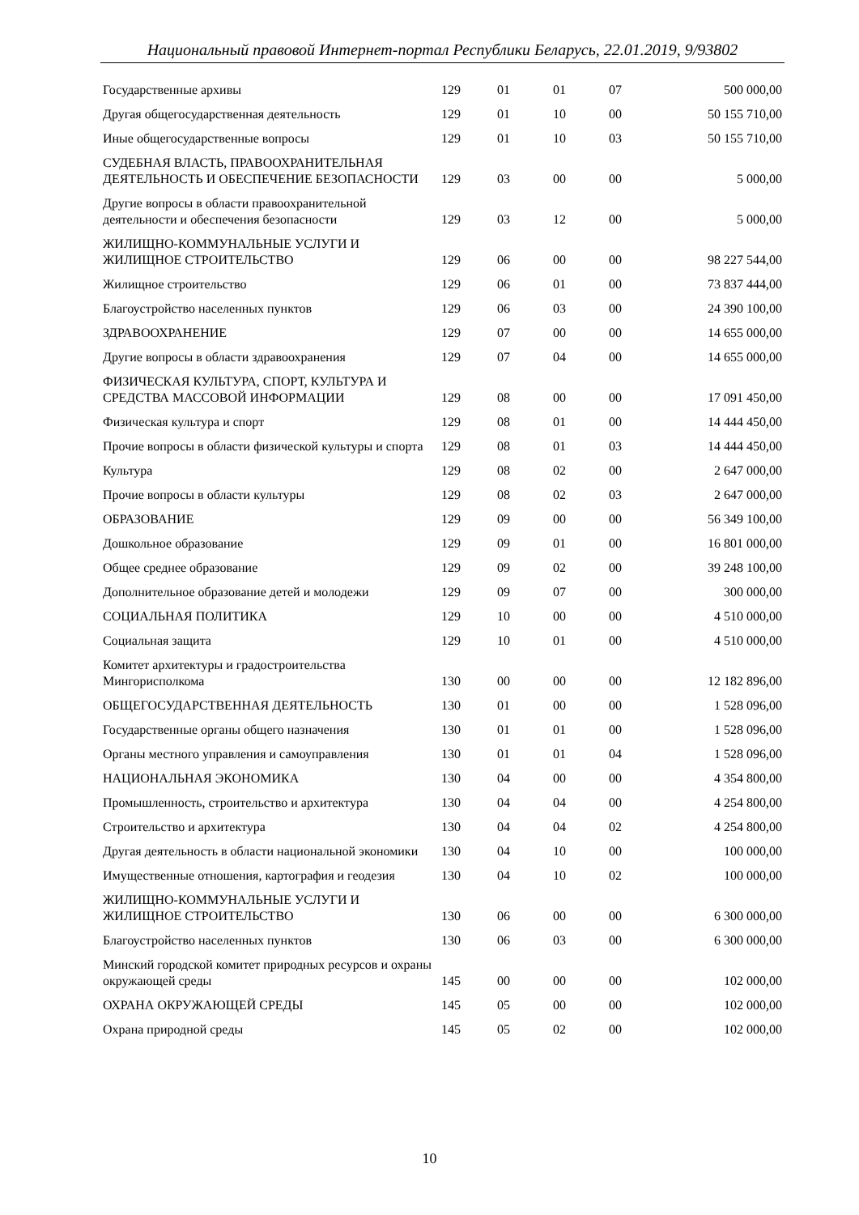Национальный правовой Интернет-портал Республики Беларусь, 22.01.2019, 9/93802
| Государственные архивы | 129 | 01 | 01 | 07 | 500 000,00 |
| Другая общегосударственная деятельность | 129 | 01 | 10 | 00 | 50 155 710,00 |
| Иные общегосударственные вопросы | 129 | 01 | 10 | 03 | 50 155 710,00 |
| СУДЕБНАЯ ВЛАСТЬ, ПРАВООХРАНИТЕЛЬНАЯ ДЕЯТЕЛЬНОСТЬ И ОБЕСПЕЧЕНИЕ БЕЗОПАСНОСТИ | 129 | 03 | 00 | 00 | 5 000,00 |
| Другие вопросы в области правоохранительной деятельности и обеспечения безопасности | 129 | 03 | 12 | 00 | 5 000,00 |
| ЖИЛИЩНО-КОММУНАЛЬНЫЕ УСЛУГИ И ЖИЛИЩНОЕ СТРОИТЕЛЬСТВО | 129 | 06 | 00 | 00 | 98 227 544,00 |
| Жилищное строительство | 129 | 06 | 01 | 00 | 73 837 444,00 |
| Благоустройство населенных пунктов | 129 | 06 | 03 | 00 | 24 390 100,00 |
| ЗДРАВООХРАНЕНИЕ | 129 | 07 | 00 | 00 | 14 655 000,00 |
| Другие вопросы в области здравоохранения | 129 | 07 | 04 | 00 | 14 655 000,00 |
| ФИЗИЧЕСКАЯ КУЛЬТУРА, СПОРТ, КУЛЬТУРА И СРЕДСТВА МАССОВОЙ ИНФОРМАЦИИ | 129 | 08 | 00 | 00 | 17 091 450,00 |
| Физическая культура и спорт | 129 | 08 | 01 | 00 | 14 444 450,00 |
| Прочие вопросы в области физической культуры и спорта | 129 | 08 | 01 | 03 | 14 444 450,00 |
| Культура | 129 | 08 | 02 | 00 | 2 647 000,00 |
| Прочие вопросы в области культуры | 129 | 08 | 02 | 03 | 2 647 000,00 |
| ОБРАЗОВАНИЕ | 129 | 09 | 00 | 00 | 56 349 100,00 |
| Дошкольное образование | 129 | 09 | 01 | 00 | 16 801 000,00 |
| Общее среднее образование | 129 | 09 | 02 | 00 | 39 248 100,00 |
| Дополнительное образование детей и молодежи | 129 | 09 | 07 | 00 | 300 000,00 |
| СОЦИАЛЬНАЯ ПОЛИТИКА | 129 | 10 | 00 | 00 | 4 510 000,00 |
| Социальная защита | 129 | 10 | 01 | 00 | 4 510 000,00 |
| Комитет архитектуры и градостроительства Мингорисполкома | 130 | 00 | 00 | 00 | 12 182 896,00 |
| ОБЩЕГОСУДАРСТВЕННАЯ ДЕЯТЕЛЬНОСТЬ | 130 | 01 | 00 | 00 | 1 528 096,00 |
| Государственные органы общего назначения | 130 | 01 | 01 | 00 | 1 528 096,00 |
| Органы местного управления и самоуправления | 130 | 01 | 01 | 04 | 1 528 096,00 |
| НАЦИОНАЛЬНАЯ ЭКОНОМИКА | 130 | 04 | 00 | 00 | 4 354 800,00 |
| Промышленность, строительство и архитектура | 130 | 04 | 04 | 00 | 4 254 800,00 |
| Строительство и архитектура | 130 | 04 | 04 | 02 | 4 254 800,00 |
| Другая деятельность в области национальной экономики | 130 | 04 | 10 | 00 | 100 000,00 |
| Имущественные отношения, картография и геодезия | 130 | 04 | 10 | 02 | 100 000,00 |
| ЖИЛИЩНО-КОММУНАЛЬНЫЕ УСЛУГИ И ЖИЛИЩНОЕ СТРОИТЕЛЬСТВО | 130 | 06 | 00 | 00 | 6 300 000,00 |
| Благоустройство населенных пунктов | 130 | 06 | 03 | 00 | 6 300 000,00 |
| Минский городской комитет природных ресурсов и охраны окружающей среды | 145 | 00 | 00 | 00 | 102 000,00 |
| ОХРАНА ОКРУЖАЮЩЕЙ СРЕДЫ | 145 | 05 | 00 | 00 | 102 000,00 |
| Охрана природной среды | 145 | 05 | 02 | 00 | 102 000,00 |
10